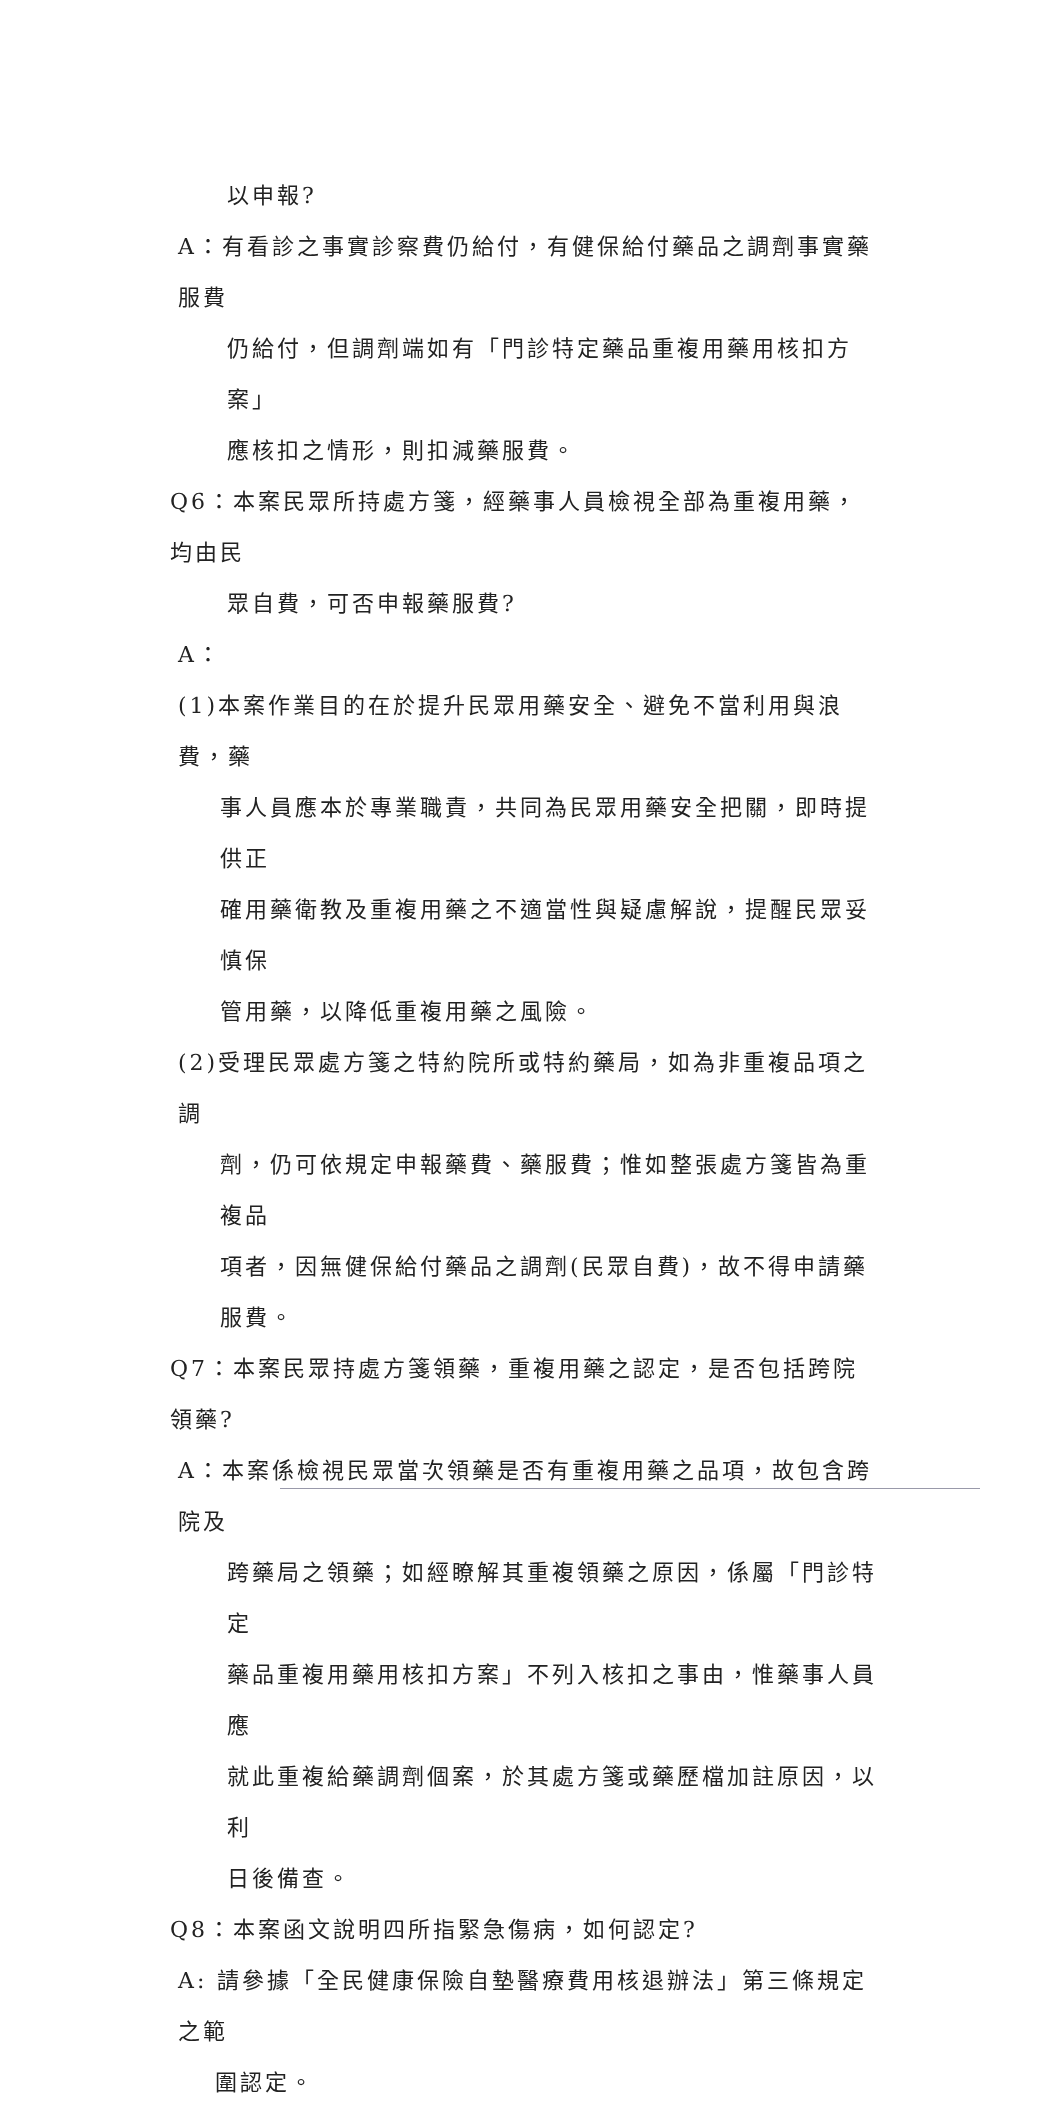以申報?
A：有看診之事實診察費仍給付，有健保給付藥品之調劑事實藥服費
仍給付，但調劑端如有「門診特定藥品重複用藥用核扣方案」
應核扣之情形，則扣減藥服費。
Q6：本案民眾所持處方箋，經藥事人員檢視全部為重複用藥，均由民
眾自費，可否申報藥服費?
A：
(1)本案作業目的在於提升民眾用藥安全、避免不當利用與浪費，藥
事人員應本於專業職責，共同為民眾用藥安全把關，即時提供正
確用藥衛教及重複用藥之不適當性與疑慮解說，提醒民眾妥慎保
管用藥，以降低重複用藥之風險。
(2)受理民眾處方箋之特約院所或特約藥局，如為非重複品項之調
劑，仍可依規定申報藥費、藥服費；惟如整張處方箋皆為重複品
項者，因無健保給付藥品之調劑(民眾自費)，故不得申請藥服費。
Q7：本案民眾持處方箋領藥，重複用藥之認定，是否包括跨院領藥?
A：本案係檢視民眾當次領藥是否有重複用藥之品項，故包含跨院及
跨藥局之領藥；如經瞭解其重複領藥之原因，係屬「門診特定
藥品重複用藥用核扣方案」不列入核扣之事由，惟藥事人員應
就此重複給藥調劑個案，於其處方箋或藥歷檔加註原因，以利
日後備查。
Q8：本案函文說明四所指緊急傷病，如何認定?
A: 請參據「全民健康保險自墊醫療費用核退辦法」第三條規定之範
圍認定。